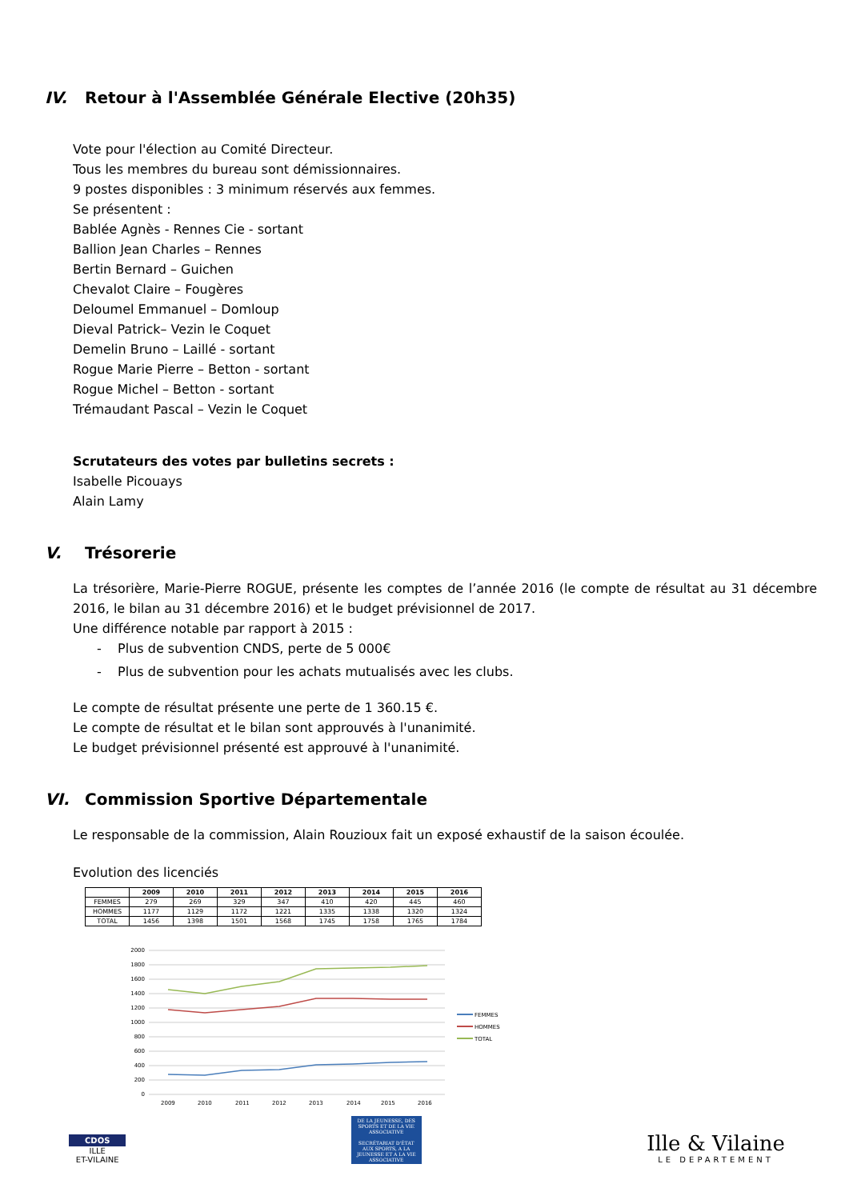IV. Retour à l'Assemblée Générale Elective (20h35)
Vote pour l'élection au Comité Directeur.
Tous les membres du bureau sont démissionnaires.
9 postes disponibles : 3 minimum réservés aux femmes.
Se présentent :
Bablée Agnès - Rennes Cie - sortant
Ballion Jean Charles – Rennes
Bertin Bernard – Guichen
Chevalot Claire – Fougères
Deloumel Emmanuel – Domloup
Dieval Patrick– Vezin le Coquet
Demelin Bruno – Laillé - sortant
Rogue Marie Pierre – Betton - sortant
Rogue Michel – Betton - sortant
Trémaudant Pascal – Vezin le Coquet
Scrutateurs des votes par bulletins secrets :
Isabelle Picouays
Alain Lamy
V. Trésorerie
La trésorière, Marie-Pierre ROGUE, présente les comptes de l’année 2016 (le compte de résultat au 31 décembre 2016, le bilan au 31 décembre 2016) et le budget prévisionnel de 2017.
Une différence notable par rapport à 2015 :
- Plus de subvention CNDS, perte de 5 000€
- Plus de subvention pour les achats mutualisés avec les clubs.
Le compte de résultat présente une perte de 1 360.15 €.
Le compte de résultat et le bilan sont approuvés à l'unanimité.
Le budget prévisionnel présenté est approuvé à l'unanimité.
VI. Commission Sportive Départementale
Le responsable de la commission, Alain Rouzioux fait un exposé exhaustif de la saison écoulée.
Evolution des licenciés
| | 2009 | 2010 | 2011 | 2012 | 2013 | 2014 | 2015 | 2016 |
| --- | --- | --- | --- | --- | --- | --- | --- | --- |
| FEMMES | 279 | 269 | 329 | 347 | 410 | 420 | 445 | 460 |
| HOMMES | 1177 | 1129 | 1172 | 1221 | 1335 | 1338 | 1320 | 1324 |
| TOTAL | 1456 | 1398 | 1501 | 1568 | 1745 | 1758 | 1765 | 1784 |
2000
1800
1600
1400
1200
1000
800
600
400
200
0
2009
2010
2011
2012
2013
2014
2015
2016
FEMMES
HOMMES
TOTAL
CDOS
ILLE
ET-VILAINE
DE LA JEUNESSE, DES SPORTS ET DE LA VIE ASSOCIATIVE
SECRÉTARIAT D'ÉTAT AUX SPORTS, A LA JEUNESSE ET A LA VIE ASSOCIATIVE
Ille & Vilaine
LE DEPARTEMENT